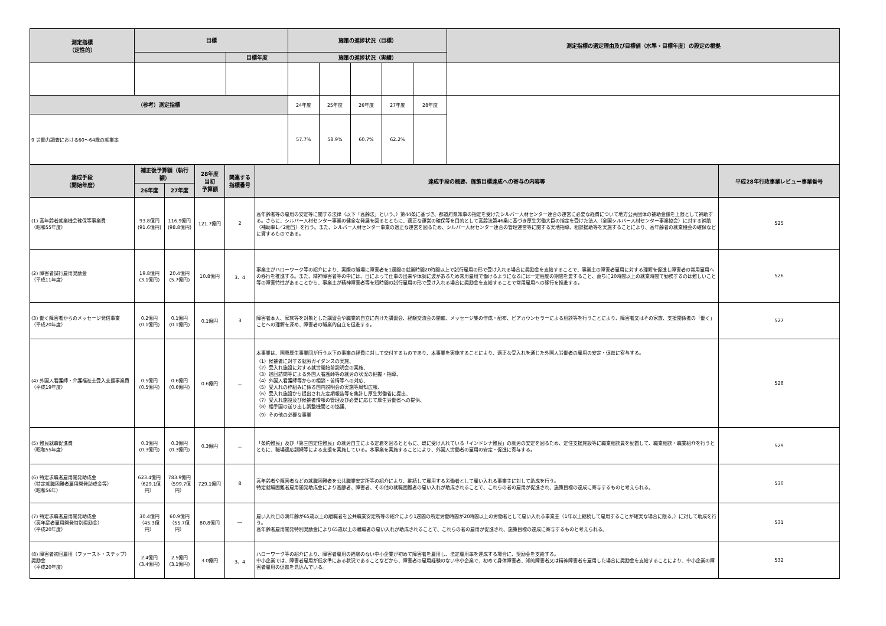| 測定指標 （定性的） | 目標 | | 施策の進捗状況（目標） | | | | | 測定指標の選定理由及び目標値（水準・目標年度）の設定の根拠 |
| --- | --- | --- | --- | --- | --- | --- | --- | --- |
| | | 目標年度 | 施策の進捗状況（実績） | | | | | |
| （参考）測定指標 | | | 24年度 | 25年度 | 26年度 | 27年度 | 28年度 | |
| 9 労働力調査における60～64歳の就業率 | | | 57.7% | 58.9% | 60.7% | 62.2% | | |
| 達成手段 （開始年度） | 補正後予算額（執行額） | | 28年度 当初 予算額 | 関連する 指標番号 | 達成手段の概要、施策目標達成への寄与の内容等 | 平成28年行政事業レビュー事業番号 |
| --- | --- | --- | --- | --- | --- | --- |
| | 26年度 | 27年度 | | | | |
| (1) 高年齢者就業機会確保等事業費 （昭和55年度） | 93.8億円 (91.6億円) | 116.9億円 (98.8億円) | 121.7億円 | 2 | 高年齢者等の雇用の安定等に関する法律（以下「高齢法」という。）第44条に基づき、都道府県知事の指定を受けたシルバー人材センター連合の運営に必要な経費について地方公共団体の補助金額を上限として補助する。さらに、シルバー人材センター事業の健全な発展を図るとともに、適正な運営の確保等を目的として高齢法第46条に基づき厚生労働大臣の指定を受けた法人（全国シルバー人材センター事業協会）に対する補助（補助率1／2相当）を行う。また、シルバー人材センター事業の適正な運営を図るため、シルバー人材センター連合の管理運営等に関する実地指導、相談援助等を実施することにより、高年齢者の就業機会の確保などに資するものである。 | 525 |
| (2) 障害者試行雇用奨励金 （平成11年度） | 19.8億円 (3.1億円) | 20.4億円 (5.7億円) | 10.8億円 | 3、4 | 事業主がハローワーク等の紹介により、実際の職場に障害者を1週間の就業時間20時間以上で試行雇用の形で受け入れる場合に奨励金を支給することで、事業主の障害者雇用に対する理解を促進し障害者の常用雇用への移行を推進する。また、精神障害者等の中には、日によって仕事の出来や体調に波があるため常用雇用で働けるようになるには一定程度の期間を要すること、直ちに20時間以上の就業時間で勤務するのは難しいこと等の障害特性があることから、事業主が精神障害者等を短時間の試行雇用の形で受け入れる場合に奨励金を支給することで常用雇用への移行を推進する。 | 526 |
| (3) 働く障害者からのメッセージ発信事業 （平成20年度） | 0.2億円 (0.1億円) | 0.1億円 (0.1億円) | 0.1億円 | 3 | 障害者本人、家族等を対象とした講習会や職業的自立に向けた講習会、経験交流会の開催、メッセージ集の作成・配布、ピアカウンセラーによる相談等を行うことにより、障害者又はその家族、支援関係者の「働く」ことへの理解を深め、障害者の職業的自立を促進する。 | 527 |
| (4) 外国人看護師・介護福祉士受入支援事業費 （平成19年度） | 0.5億円 (0.5億円) | 0.6億円 (0.6億円) | 0.6億円 | － | 本事業は、国際厚生事業団が行う以下の事業の経費に対して交付するものであり、本事業を実施することにより、適正な受入れを通じた外国人労働者の雇用の安定・促進に寄与する。 （1）候補者に対する就労ガイダンスの実施、 （2）受入れ施設に対する就労開始前説明会の実施、 （3）巡回訪問等による外国人看護師等の就労の状況の把握・指導、 （4）外国人看護師等からの相談・苦情等への対応、 （5）受入れの枠組みに係る国内説明会の実施等周知広報、 （6）受入れ施設から提出された定期報告等を集計し厚生労働省に提出、 （7）受入れ施設及び候補者情報の管理及び必要に応じて厚生労働省への提供、 （8）相手国の送り出し調整機関との協議、 （9）その他の必要な事業 | 528 |
| (5) 難民就職促進費 （昭和55年度） | 0.3億円 (0.3億円) | 0.3億円 (0.3億円) | 0.3億円 | － | 「条約難民」及び「第三国定住難民」の就労自立による定着を図るとともに、既に受け入れている「インドシナ難民」の就労の安定を図るため、定住支援施設等に職業相談員を配置して、職業相談・職業紹介を行うとともに、職場適応訓練等による支援を実施している。本事業を実施することにより、外国人労働者の雇用の安定・促進に寄与する。 | 529 |
| (6) 特定求職者雇用開発助成金 （特定就職困難者雇用開発助成金等） （昭和56年） | 623.4億円 （629.1億円） | 783.9億円 （599.7億円） | 729.1億円 | 8 | 高年齢者や障害者などの就職困難者を公共職業安定所等の紹介により、継続して雇用する労働者として雇い入れる事業主に対して助成を行う。 特定就職困難者雇用開発助成金により高齢者、障害者、その他の就職困難者の雇い入れが助成されることで、これらの者の雇用が促進され、施策目標の達成に寄与するものと考えられる。 | 530 |
| (7) 特定求職者雇用開発助成金 （高年齢者雇用開発特別奨励金） （平成20年度） | 30.4億円 （45.3億円） | 60.9億円 （55.7億円） | 80.8億円 | ― | 雇い入れ日の満年齢が65歳以上の離職者を公共職業安定所等の紹介により1週間の所定労働時間が20時間以上の労働者として雇い入れる事業主（1年以上継続して雇用することが確実な場合に限る。）に対して助成を行う。 高年齢者雇用開発特別奨励金により65歳以上の離職者の雇い入れが助成されることで、これらの者の雇用が促進され、施策目標の達成に寄与するものと考えられる。 | 531 |
| (8) 障害者初回雇用（ファースト・ステップ）奨励金 （平成20年度） | 2.4億円 (3.4億円) | 2.5億円 (3.1億円) | 3.0億円 | 3、4 | ハローワーク等の紹介により、障害者雇用の経験のない中小企業が初めて障害者を雇用し、法定雇用率を達成する場合に、奨励金を支給する。 中小企業では、障害者雇用が低水準にある状況であることなどから、障害者の雇用経験のない中小企業で、初めて身体障害者、知的障害者又は精神障害者を雇用した場合に奨励金を支給することにより、中小企業の障害者雇用の促進を見込んでいる。 | 532 |